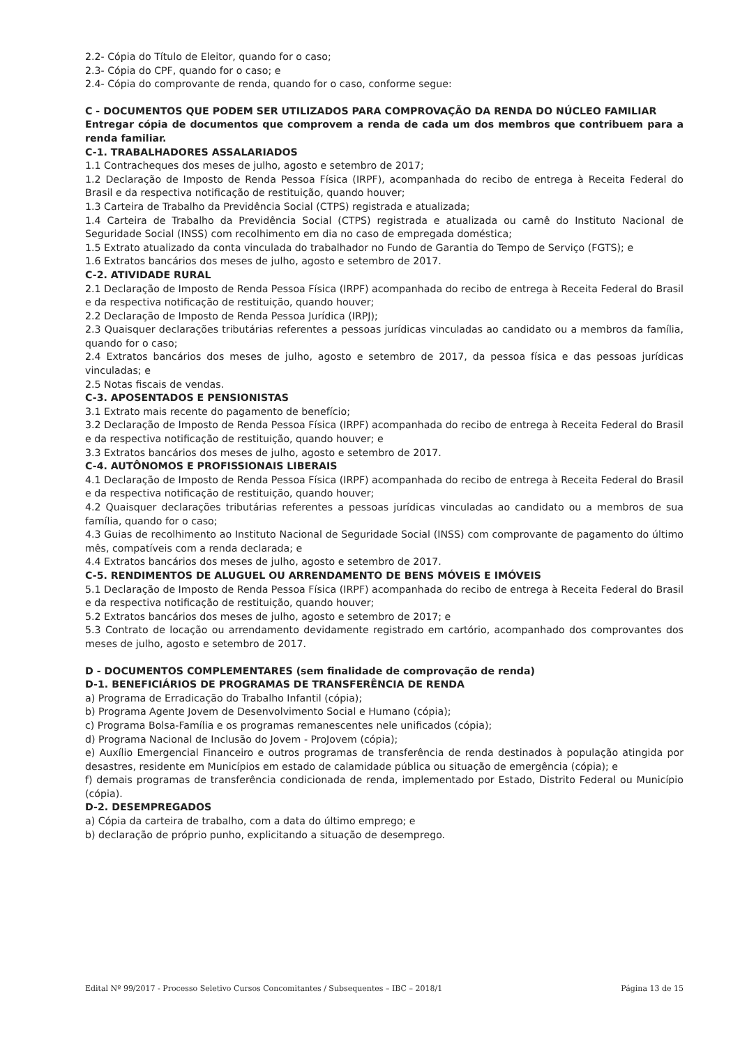2.2- Cópia do Título de Eleitor, quando for o caso;
2.3- Cópia do CPF, quando for o caso; e
2.4- Cópia do comprovante de renda, quando for o caso, conforme segue:
C - DOCUMENTOS QUE PODEM SER UTILIZADOS PARA COMPROVAÇÃO DA RENDA DO NÚCLEO FAMILIAR
Entregar cópia de documentos que comprovem a renda de cada um dos membros que contribuem para a renda familiar.
C-1. TRABALHADORES ASSALARIADOS
1.1 Contracheques dos meses de julho, agosto e setembro de 2017;
1.2 Declaração de Imposto de Renda Pessoa Física (IRPF), acompanhada do recibo de entrega à Receita Federal do Brasil e da respectiva notificação de restituição, quando houver;
1.3 Carteira de Trabalho da Previdência Social (CTPS) registrada e atualizada;
1.4 Carteira de Trabalho da Previdência Social (CTPS) registrada e atualizada ou carnê do Instituto Nacional de Seguridade Social (INSS) com recolhimento em dia no caso de empregada doméstica;
1.5 Extrato atualizado da conta vinculada do trabalhador no Fundo de Garantia do Tempo de Serviço (FGTS); e
1.6 Extratos bancários dos meses de julho, agosto e setembro de 2017.
C-2. ATIVIDADE RURAL
2.1 Declaração de Imposto de Renda Pessoa Física (IRPF) acompanhada do recibo de entrega à Receita Federal do Brasil e da respectiva notificação de restituição, quando houver;
2.2 Declaração de Imposto de Renda Pessoa Jurídica (IRPJ);
2.3 Quaisquer declarações tributárias referentes a pessoas jurídicas vinculadas ao candidato ou a membros da família, quando for o caso;
2.4 Extratos bancários dos meses de julho, agosto e setembro de 2017, da pessoa física e das pessoas jurídicas vinculadas; e
2.5 Notas fiscais de vendas.
C-3. APOSENTADOS E PENSIONISTAS
3.1 Extrato mais recente do pagamento de benefício;
3.2 Declaração de Imposto de Renda Pessoa Física (IRPF) acompanhada do recibo de entrega à Receita Federal do Brasil e da respectiva notificação de restituição, quando houver; e
3.3 Extratos bancários dos meses de julho, agosto e setembro de 2017.
C-4. AUTÔNOMOS E PROFISSIONAIS LIBERAIS
4.1 Declaração de Imposto de Renda Pessoa Física (IRPF) acompanhada do recibo de entrega à Receita Federal do Brasil e da respectiva notificação de restituição, quando houver;
4.2 Quaisquer declarações tributárias referentes a pessoas jurídicas vinculadas ao candidato ou a membros de sua família, quando for o caso;
4.3 Guias de recolhimento ao Instituto Nacional de Seguridade Social (INSS) com comprovante de pagamento do último mês, compatíveis com a renda declarada; e
4.4 Extratos bancários dos meses de julho, agosto e setembro de 2017.
C-5. RENDIMENTOS DE ALUGUEL OU ARRENDAMENTO DE BENS MÓVEIS E IMÓVEIS
5.1 Declaração de Imposto de Renda Pessoa Física (IRPF) acompanhada do recibo de entrega à Receita Federal do Brasil e da respectiva notificação de restituição, quando houver;
5.2 Extratos bancários dos meses de julho, agosto e setembro de 2017; e
5.3 Contrato de locação ou arrendamento devidamente registrado em cartório, acompanhado dos comprovantes dos meses de julho, agosto e setembro de 2017.
D - DOCUMENTOS COMPLEMENTARES (sem finalidade de comprovação de renda)
D-1. BENEFICIÁRIOS DE PROGRAMAS DE TRANSFERÊNCIA DE RENDA
a) Programa de Erradicação do Trabalho Infantil (cópia);
b) Programa Agente Jovem de Desenvolvimento Social e Humano (cópia);
c) Programa Bolsa-Família e os programas remanescentes nele unificados (cópia);
d) Programa Nacional de Inclusão do Jovem - ProJovem (cópia);
e) Auxílio Emergencial Financeiro e outros programas de transferência de renda destinados à população atingida por desastres, residente em Municípios em estado de calamidade pública ou situação de emergência (cópia); e
f) demais programas de transferência condicionada de renda, implementado por Estado, Distrito Federal ou Município (cópia).
D-2. DESEMPREGADOS
a) Cópia da carteira de trabalho, com a data do último emprego; e
b) declaração de próprio punho, explicitando a situação de desemprego.
Edital Nº 99/2017 - Processo Seletivo Cursos Concomitantes / Subsequentes – IBC – 2018/1 Página 13 de 15